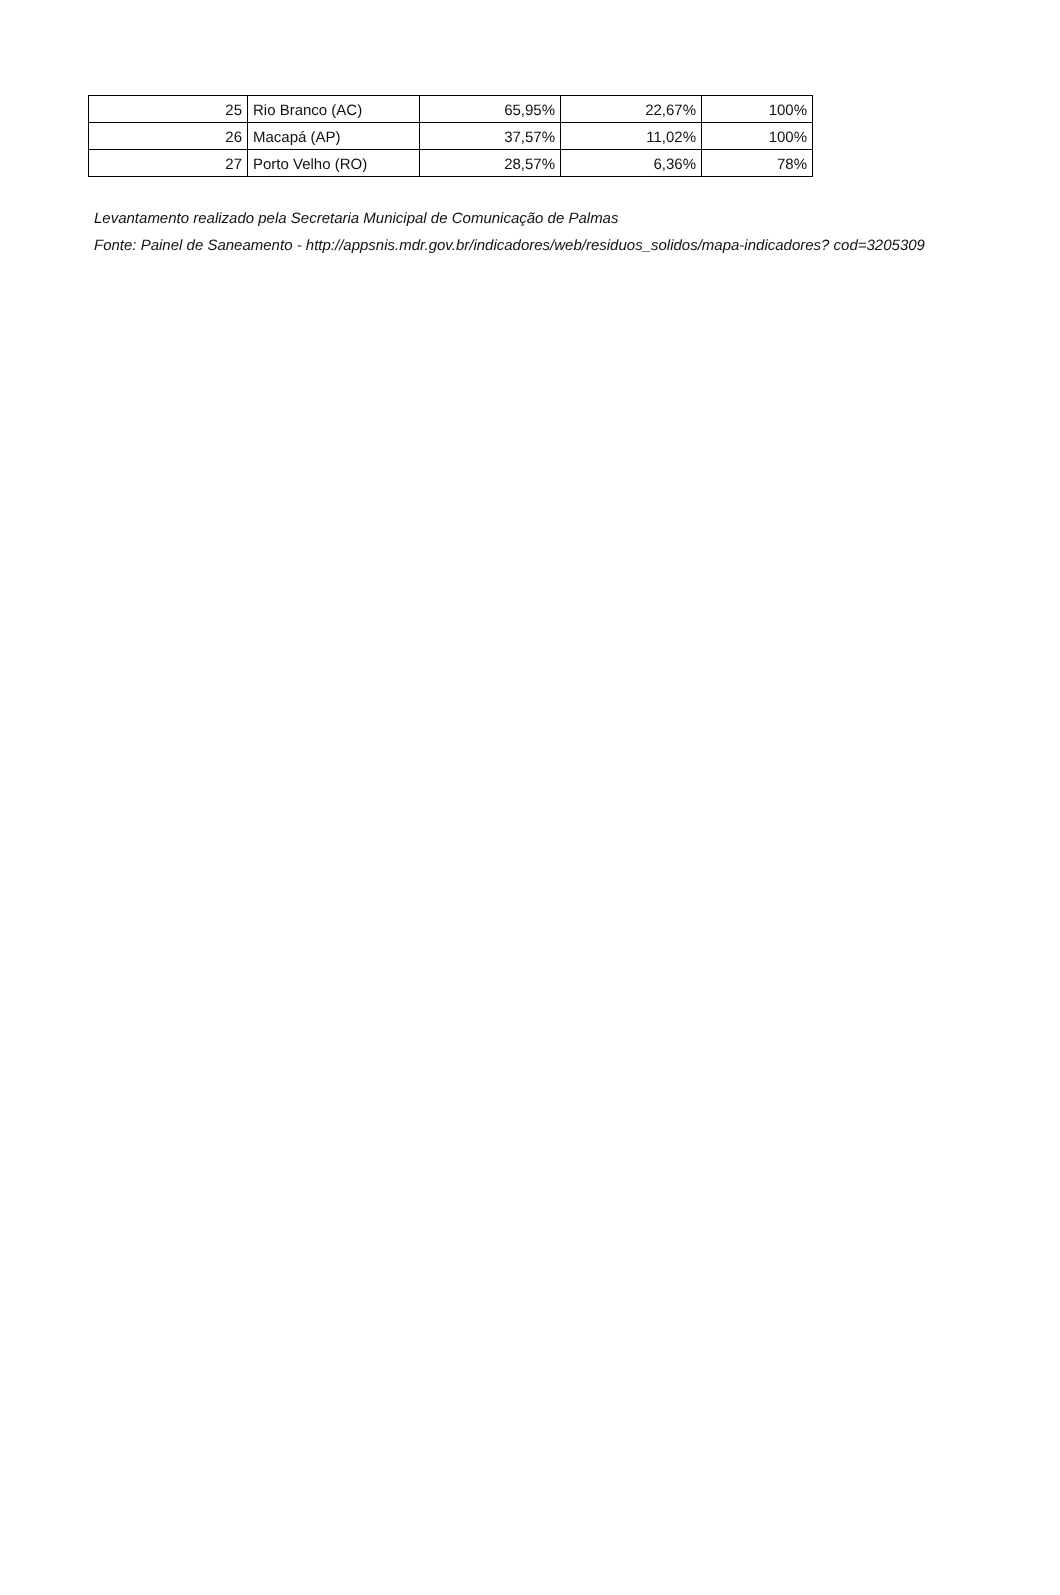| 25 | Rio Branco (AC) | 65,95% | 22,67% | 100% |
| 26 | Macapá (AP) | 37,57% | 11,02% | 100% |
| 27 | Porto Velho (RO) | 28,57% | 6,36% | 78% |
Levantamento realizado pela Secretaria Municipal de Comunicação de Palmas
Fonte: Painel de Saneamento - http://appsnis.mdr.gov.br/indicadores/web/residuos_solidos/mapa-indicadores? cod=3205309